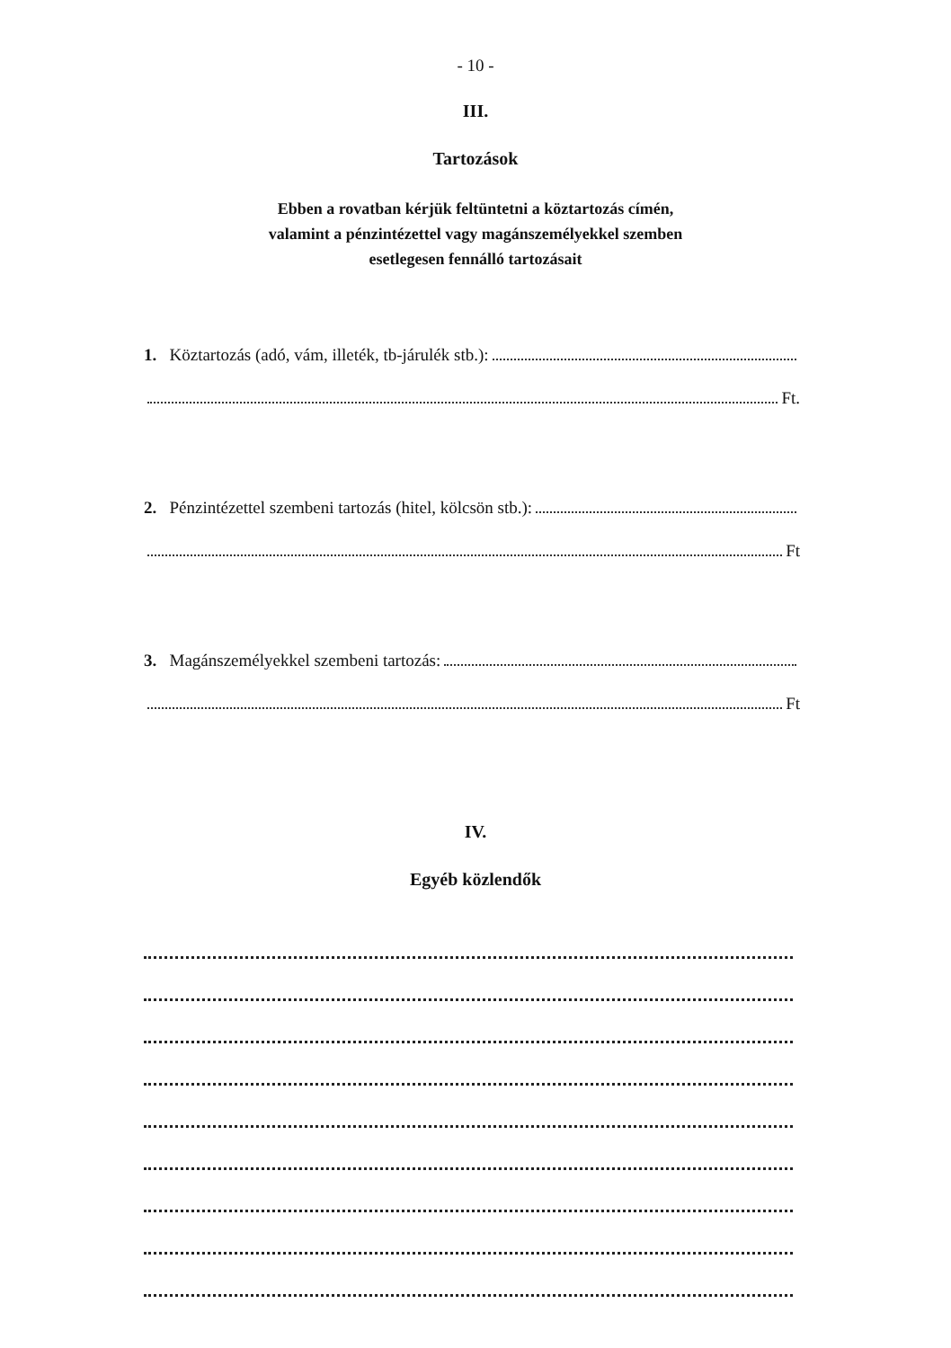- 10 -
III.
Tartozások
Ebben a rovatban kérjük feltüntetni a köztartozás címén,
valamint a pénzintézettel vagy magánszemélyekkel szemben
esetlegesen fennálló tartozásait
1. Köztartozás (adó, vám, illeték, tb-járulék stb.):
Ft.
2. Pénzintézettel szembeni tartozás (hitel, kölcsön stb.):
Ft
3. Magánszemélyekkel szembeni tartozás:
Ft
IV.
Egyéb közlendők